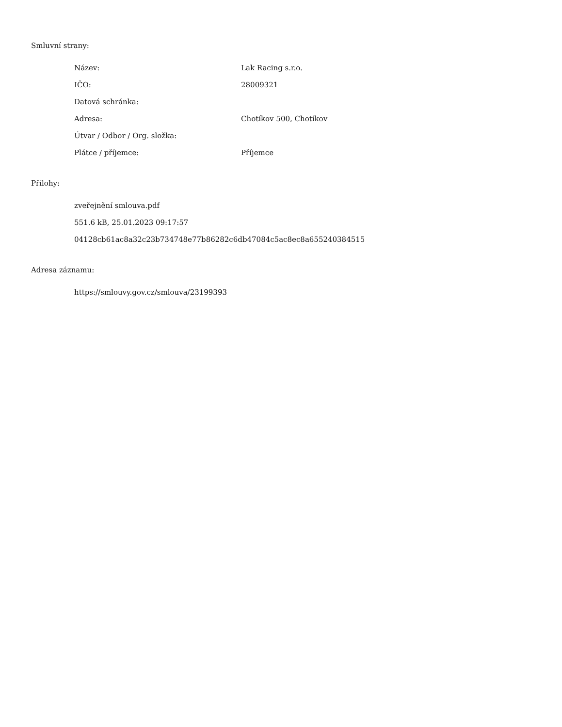Smluvní strany:
| Název: | Lak Racing s.r.o. |
| IČO: | 28009321 |
| Datová schránka: | |
| Adresa: | Chotíkov 500, Chotíkov |
| Útvar / Odbor / Org. složka: | |
| Plátce / příjemce: | Příjemce |
Přílohy:
| zveřejnění smlouva.pdf |
| 551.6 kB, 25.01.2023 09:17:57 |
| 04128cb61ac8a32c23b734748e77b86282c6db47084c5ac8ec8a655240384515 |
Adresa záznamu:
| https://smlouvy.gov.cz/smlouva/23199393 |